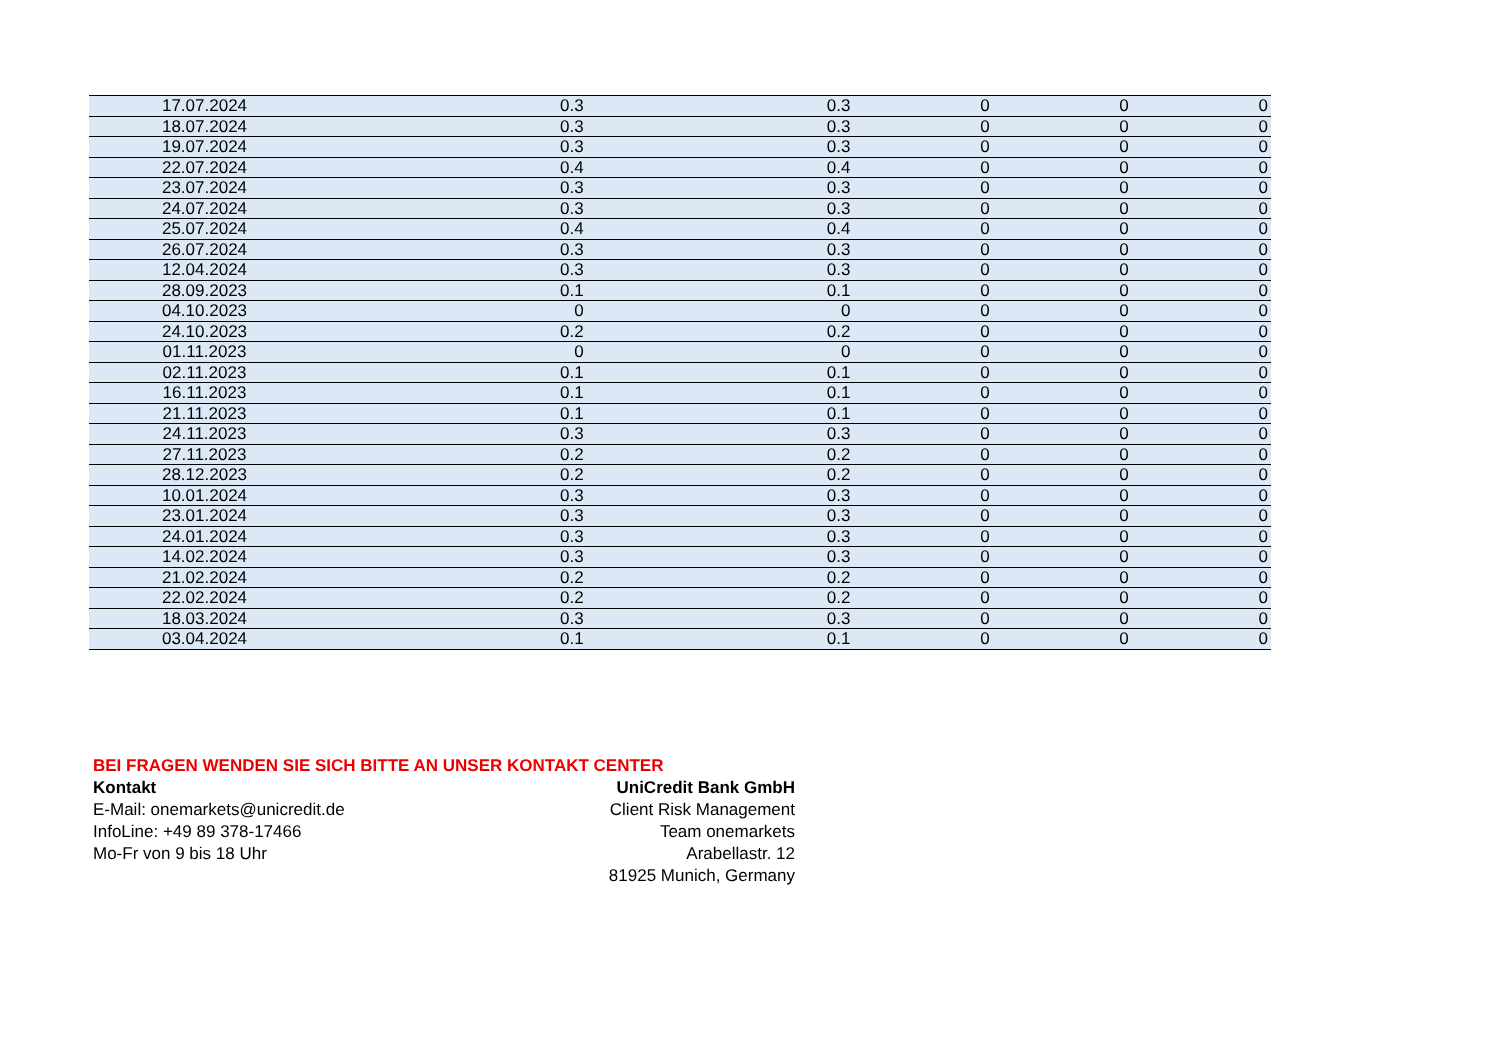| 17.07.2024 | 0.3 | 0.3 | 0 | 0 | 0 |
| 18.07.2024 | 0.3 | 0.3 | 0 | 0 | 0 |
| 19.07.2024 | 0.3 | 0.3 | 0 | 0 | 0 |
| 22.07.2024 | 0.4 | 0.4 | 0 | 0 | 0 |
| 23.07.2024 | 0.3 | 0.3 | 0 | 0 | 0 |
| 24.07.2024 | 0.3 | 0.3 | 0 | 0 | 0 |
| 25.07.2024 | 0.4 | 0.4 | 0 | 0 | 0 |
| 26.07.2024 | 0.3 | 0.3 | 0 | 0 | 0 |
| 12.04.2024 | 0.3 | 0.3 | 0 | 0 | 0 |
| 28.09.2023 | 0.1 | 0.1 | 0 | 0 | 0 |
| 04.10.2023 | 0 | 0 | 0 | 0 | 0 |
| 24.10.2023 | 0.2 | 0.2 | 0 | 0 | 0 |
| 01.11.2023 | 0 | 0 | 0 | 0 | 0 |
| 02.11.2023 | 0.1 | 0.1 | 0 | 0 | 0 |
| 16.11.2023 | 0.1 | 0.1 | 0 | 0 | 0 |
| 21.11.2023 | 0.1 | 0.1 | 0 | 0 | 0 |
| 24.11.2023 | 0.3 | 0.3 | 0 | 0 | 0 |
| 27.11.2023 | 0.2 | 0.2 | 0 | 0 | 0 |
| 28.12.2023 | 0.2 | 0.2 | 0 | 0 | 0 |
| 10.01.2024 | 0.3 | 0.3 | 0 | 0 | 0 |
| 23.01.2024 | 0.3 | 0.3 | 0 | 0 | 0 |
| 24.01.2024 | 0.3 | 0.3 | 0 | 0 | 0 |
| 14.02.2024 | 0.3 | 0.3 | 0 | 0 | 0 |
| 21.02.2024 | 0.2 | 0.2 | 0 | 0 | 0 |
| 22.02.2024 | 0.2 | 0.2 | 0 | 0 | 0 |
| 18.03.2024 | 0.3 | 0.3 | 0 | 0 | 0 |
| 03.04.2024 | 0.1 | 0.1 | 0 | 0 | 0 |
BEI FRAGEN WENDEN SIE SICH BITTE AN UNSER KONTAKT CENTER
Kontakt
E-Mail: onemarkets@unicredit.de
InfoLine: +49 89 378-17466
Mo-Fr von 9 bis 18 Uhr
UniCredit Bank GmbH
Client Risk Management
Team onemarkets
Arabellastr. 12
81925 Munich, Germany